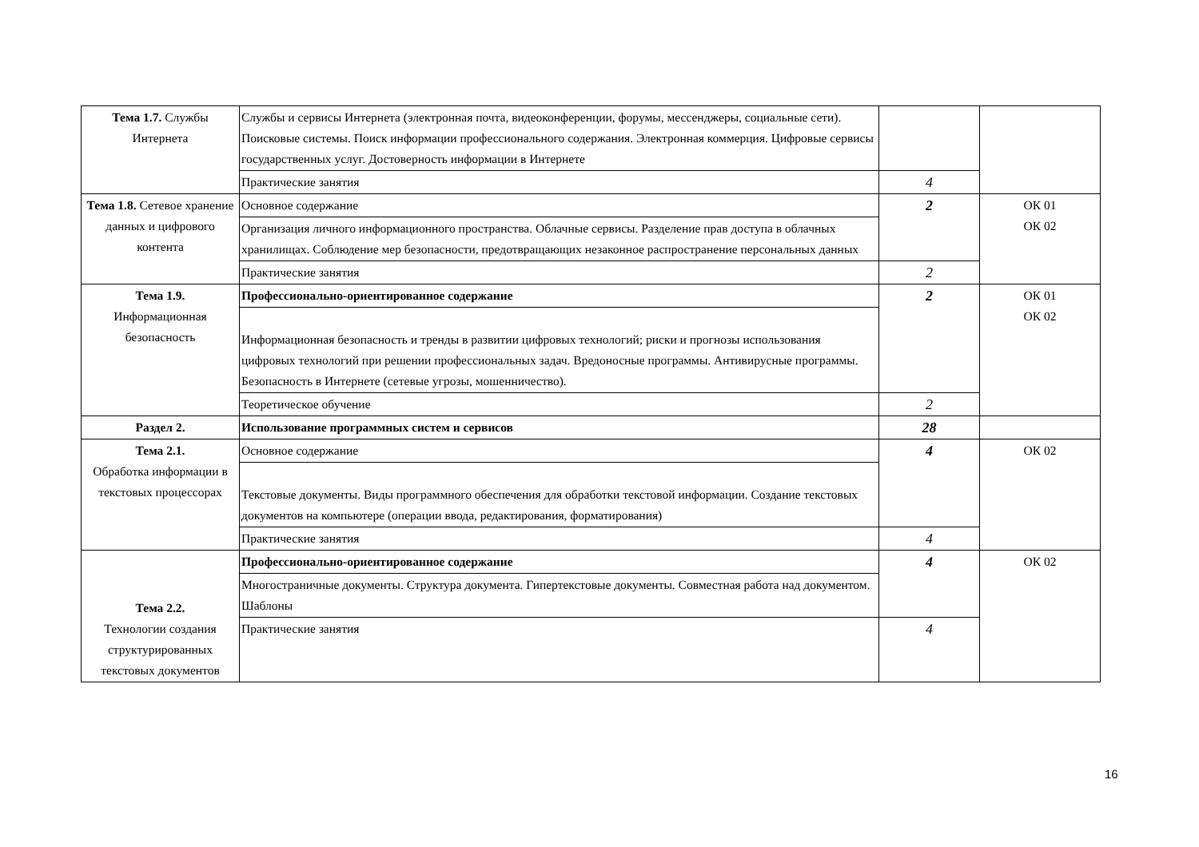| Тема 1.7. Службы Интернета | Службы и сервисы Интернета (электронная почта, видеоконференции, форумы, мессенджеры, социальные сети). Поисковые системы. Поиск информации профессионального содержания. Электронная коммерция. Цифровые сервисы государственных услуг. Достоверность информации в Интернете | | |
| | Практические занятия | 4 | |
| Тема 1.8. Сетевое хранение данных и цифрового контента | Основное содержание | 2 | ОК 01 ОК 02 |
| | Организация личного информационного пространства. Облачные сервисы. Разделение прав доступа в облачных хранилищах. Соблюдение мер безопасности, предотвращающих незаконное распространение персональных данных | | |
| | Практические занятия | 2 | |
| Тема 1.9. Информационная безопасность | Профессионально-ориентированное содержание | 2 | ОК 01 ОК 02 |
| | Информационная безопасность и тренды в развитии цифровых технологий; риски и прогнозы использования цифровых технологий при решении профессиональных задач. Вредоносные программы. Антивирусные программы. Безопасность в Интернете (сетевые угрозы, мошенничество). | | |
| | Теоретическое обучение | 2 | |
| Раздел 2. | Использование программных систем и сервисов | 28 | |
| Тема 2.1. Обработка информации в текстовых процессорах | Основное содержание | 4 | ОК 02 |
| | Текстовые документы. Виды программного обеспечения для обработки текстовой информации. Создание текстовых документов на компьютере (операции ввода, редактирования, форматирования) | | |
| | Практические занятия | 4 | |
| Тема 2.2. Технологии создания структурированных текстовых документов | Профессионально-ориентированное содержание | 4 | ОК 02 |
| | Многостраничные документы. Структура документа. Гипертекстовые документы. Совместная работа над документом. Шаблоны | | |
| | Практические занятия | 4 | |
16